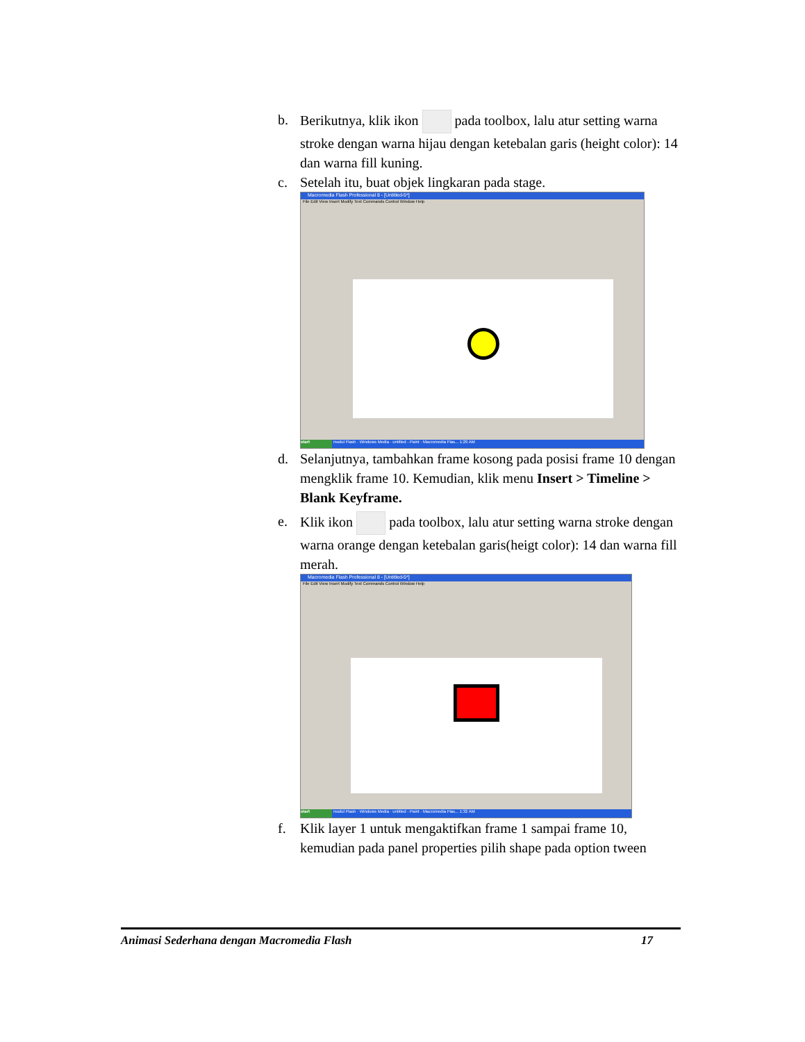b. Berikutnya, klik ikon pada toolbox, lalu atur setting warna stroke dengan warna hijau dengan ketebalan garis (height color): 14 dan warna fill kuning.
c. Setelah itu, buat objek lingkaran pada stage.
Macromedia Flash Professional 8 - [Untitled-5*]
File Edit View Insert Modify Text Commands Control Window Help
start modul Flash · Windows Media · untitled - Paint · Macromedia Flas... 1:29 AM
d. Selanjutnya, tambahkan frame kosong pada posisi frame 10 dengan mengklik frame 10. Kemudian, klik menu Insert > Timeline > Blank Keyframe.
e. Klik ikon pada toolbox, lalu atur setting warna stroke dengan warna orange dengan ketebalan garis(heigt color): 14 dan warna fill merah.
Macromedia Flash Professional 8 - [Untitled-5*]
File Edit View Insert Modify Text Commands Control Window Help
start modul Flash · Windows Media · untitled - Paint · Macromedia Flas... 1:32 AM
f. Klik layer 1 untuk mengaktifkan frame 1 sampai frame 10, kemudian pada panel properties pilih shape pada option tween
Animasi Sederhana dengan Macromedia Flash 17